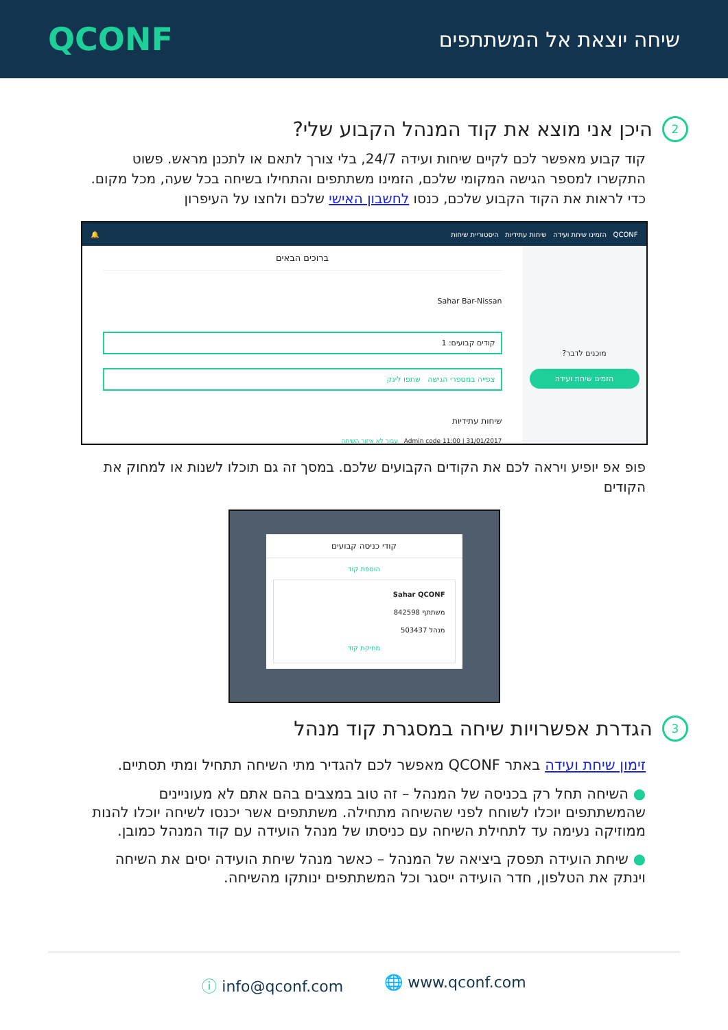QCONF
שיחה יוצאת אל המשתתפים
2 היכן אני מוצא את קוד המנהל הקבוע שלי?
קוד קבוע מאפשר לכם לקיים שיחות ועידה 24/7, בלי צורך לתאם או לתכנן מראש. פשוט התקשרו למספר הגישה המקומי שלכם, הזמינו משתתפים והתחילו בשיחה בכל שעה, מכל מקום.
כדי לראות את הקוד הקבוע שלכם, כנסו לחשבון האישי שלכם ולחצו על העיפרון
🔔 QCONF הזמינו שיחת ועידה שיחות עתידיות היסטוריית שיחות
מוכנים לדבר?
הזמינו שיחת ועידה
ברוכים הבאים
Sahar Bar-Nissan
קודים קבועים: 1
צפייה במספרי הגישה שתפו לינק
שיחות עתידיות
Admin code 11:00 | 31/01/2017 עבור לא איזור השיחה
פופ אפ יופיע ויראה לכם את הקודים הקבועים שלכם. במסך זה גם תוכלו לשנות או למחוק את הקודים
קודי כניסה קבועים
הוספת קוד
Sahar QCONF
משתתף 842598
מנהל 503437
מחיקת קוד
3 הגדרת אפשרויות שיחה במסגרת קוד מנהל
זימון שיחת ועידה באתר QCONF מאפשר לכם להגדיר מתי השיחה תתחיל ומתי תסתיים.
● השיחה תחל רק בכניסה של המנהל – זה טוב במצבים בהם אתם לא מעוניינים שהמשתתפים יוכלו לשוחח לפני שהשיחה מתחילה. משתתפים אשר יכנסו לשיחה יוכלו להנות ממוזיקה נעימה עד לתחילת השיחה עם כניסתו של מנהל הועידה עם קוד המנהל כמובן.
● שיחת הועידה תפסק ביציאה של המנהל – כאשר מנהל שיחת הועידה יסים את השיחה וינתק את הטלפון, חדר הועידה ייסגר וכל המשתתפים ינותקו מהשיחה.
ⓘ info@qconf.com 🌐 www.qconf.com